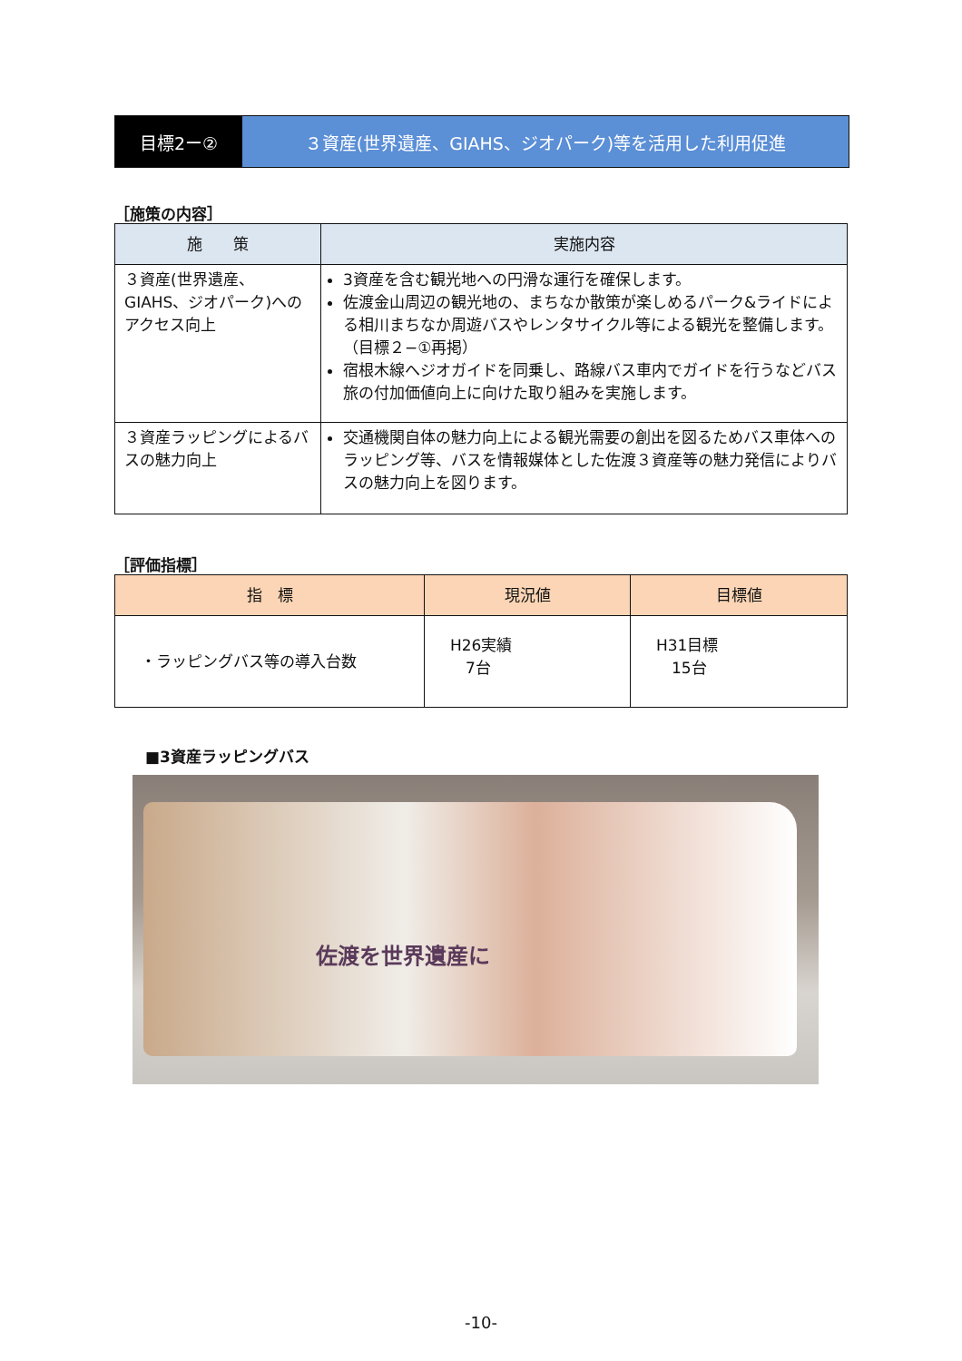目標2ー② ３資産(世界遺産、GIAHS、ジオパーク)等を活用した利用促進
［施策の内容］
| 施 策 | 実施内容 |
| --- | --- |
| ３資産(世界遺産、GIAHS、ジオパーク)へのアクセス向上 | 3資産を含む観光地への円滑な運行を確保します。 佐渡金山周辺の観光地の、まちなか散策が楽しめるパーク&ライドによる相川まちなか周遊バスやレンタサイクル等による観光を整備します。（目標２−①再掲） 宿根木線へジオガイドを同乗し、路線バス車内でガイドを行うなどバス旅の付加価値向上に向けた取り組みを実施します。 |
| ３資産ラッピングによるバスの魅力向上 | 交通機関自体の魅力向上による観光需要の創出を図るためバス車体へのラッピング等、バスを情報媒体とした佐渡３資産等の魅力発信によりバスの魅力向上を図ります。 |
［評価指標］
| 指 標 | 現況値 | 目標値 |
| --- | --- | --- |
| ・ラッピングバス等の導入台数 | H26実績 7台 | H31目標 15台 |
■3資産ラッピングバス
佐渡を世界遺産に
-10-